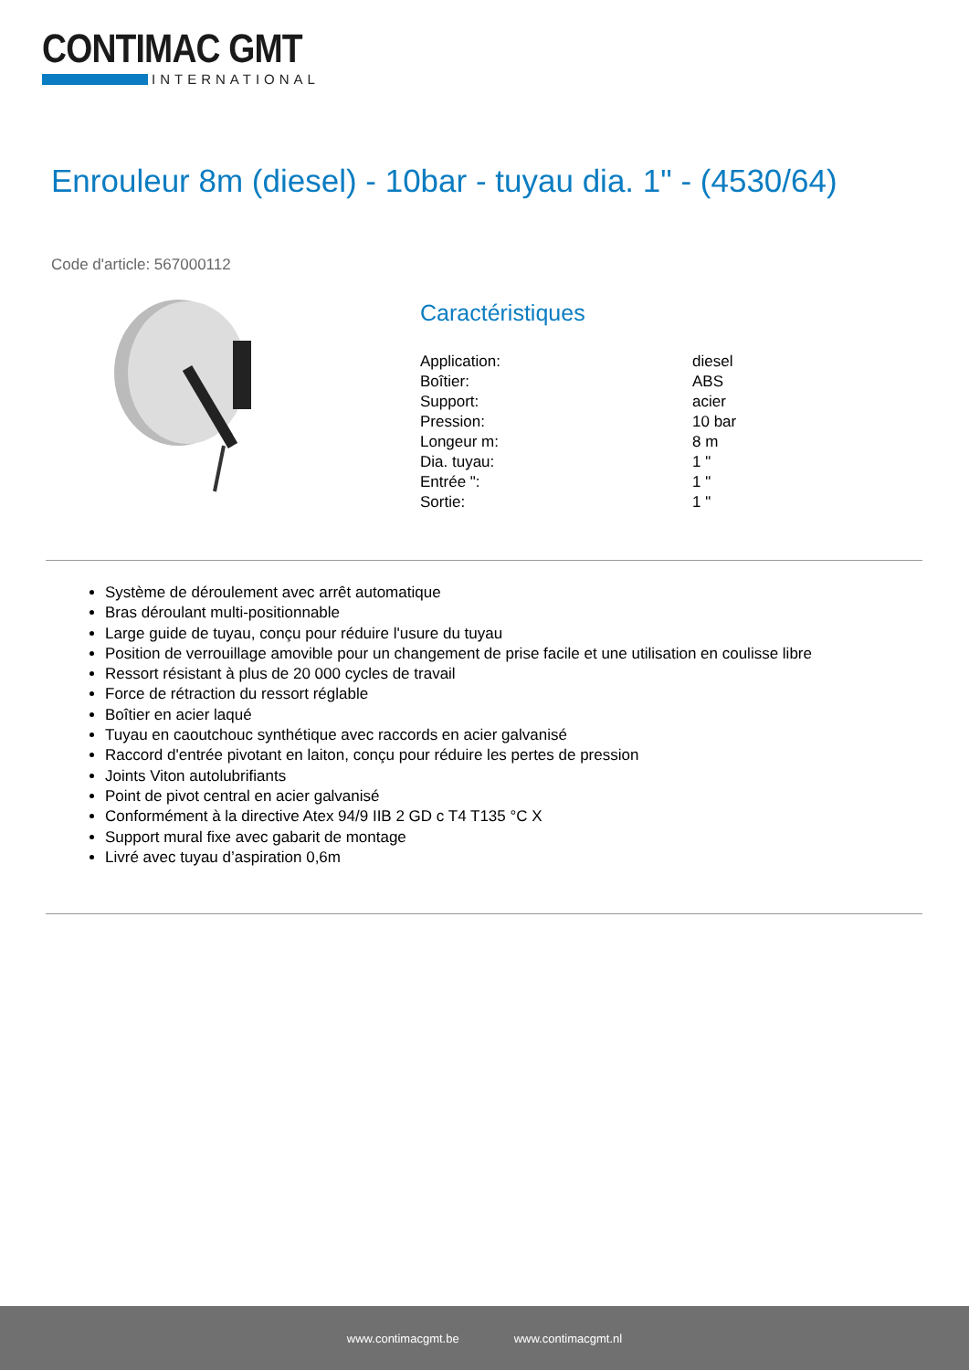CONTIMAC GMT
INTERNATIONAL
Enrouleur 8m (diesel) - 10bar - tuyau dia. 1" - (4530/64)
Code d'article: 567000112
Caractéristiques
| Application: | diesel |
| Boîtier: | ABS |
| Support: | acier |
| Pression: | 10 bar |
| Longeur m: | 8 m |
| Dia. tuyau: | 1 " |
| Entrée ": | 1 " |
| Sortie: | 1 " |
Système de déroulement avec arrêt automatique
Bras déroulant multi-positionnable
Large guide de tuyau, conçu pour réduire l'usure du tuyau
Position de verrouillage amovible pour un changement de prise facile et une utilisation en coulisse libre
Ressort résistant à plus de 20 000 cycles de travail
Force de rétraction du ressort réglable
Boîtier en acier laqué
Tuyau en caoutchouc synthétique avec raccords en acier galvanisé
Raccord d'entrée pivotant en laiton, conçu pour réduire les pertes de pression
Joints Viton autolubrifiants
Point de pivot central en acier galvanisé
Conformément à la directive Atex 94/9 IIB 2 GD c T4 T135 °C X
Support mural fixe avec gabarit de montage
Livré avec tuyau d’aspiration 0,6m
www.contimacgmt.be www.contimacgmt.nl